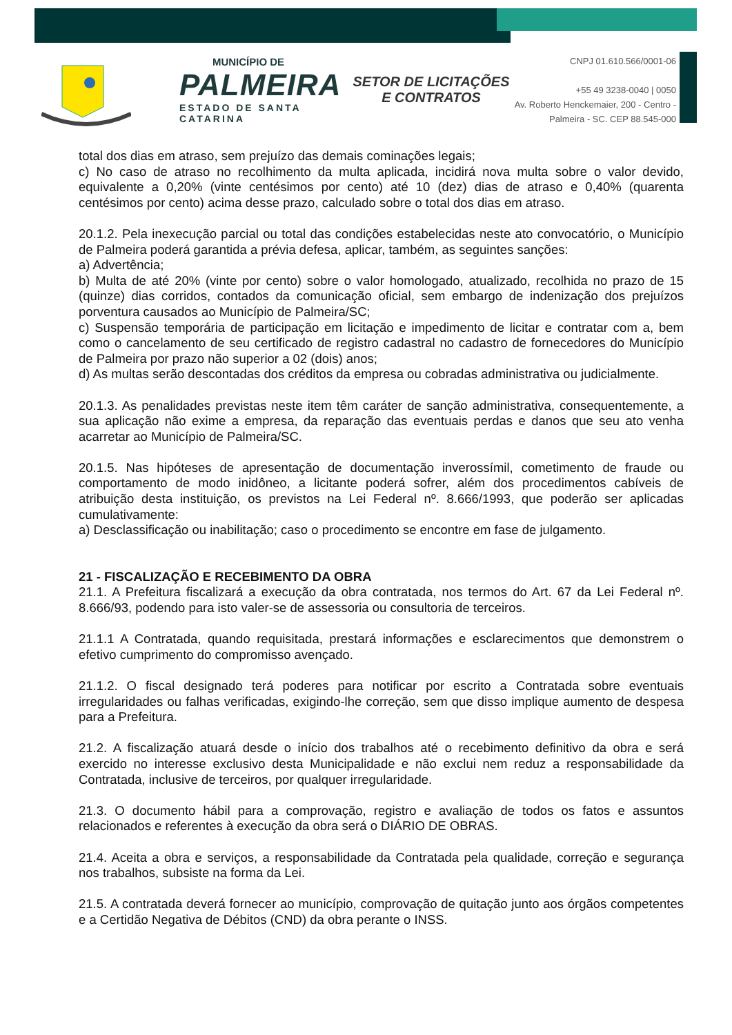MUNICÍPIO DE
PALMEIRA
ESTADO DE SANTA CATARINA
SETOR DE LICITAÇÕES E CONTRATOS
CNPJ 01.610.566/0001-06
+55 49 3238-0040 | 0050
Av. Roberto Henckemaier, 200 - Centro -
Palmeira - SC. CEP 88.545-000
total dos dias em atraso, sem prejuízo das demais cominações legais;
c) No caso de atraso no recolhimento da multa aplicada, incidirá nova multa sobre o valor devido, equivalente a 0,20% (vinte centésimos por cento) até 10 (dez) dias de atraso e 0,40% (quarenta centésimos por cento) acima desse prazo, calculado sobre o total dos dias em atraso.
20.1.2. Pela inexecução parcial ou total das condições estabelecidas neste ato convocatório, o Município de Palmeira poderá garantida a prévia defesa, aplicar, também, as seguintes sanções:
a) Advertência;
b) Multa de até 20% (vinte por cento) sobre o valor homologado, atualizado, recolhida no prazo de 15 (quinze) dias corridos, contados da comunicação oficial, sem embargo de indenização dos prejuízos porventura causados ao Município de Palmeira/SC;
c) Suspensão temporária de participação em licitação e impedimento de licitar e contratar com a, bem como o cancelamento de seu certificado de registro cadastral no cadastro de fornecedores do Município de Palmeira por prazo não superior a 02 (dois) anos;
d) As multas serão descontadas dos créditos da empresa ou cobradas administrativa ou judicialmente.
20.1.3. As penalidades previstas neste item têm caráter de sanção administrativa, consequentemente, a sua aplicação não exime a empresa, da reparação das eventuais perdas e danos que seu ato venha acarretar ao Município de Palmeira/SC.
20.1.5. Nas hipóteses de apresentação de documentação inverossímil, cometimento de fraude ou comportamento de modo inidôneo, a licitante poderá sofrer, além dos procedimentos cabíveis de atribuição desta instituição, os previstos na Lei Federal nº. 8.666/1993, que poderão ser aplicadas cumulativamente:
a) Desclassificação ou inabilitação; caso o procedimento se encontre em fase de julgamento.
21 - FISCALIZAÇÃO E RECEBIMENTO DA OBRA
21.1. A Prefeitura fiscalizará a execução da obra contratada, nos termos do Art. 67 da Lei Federal nº. 8.666/93, podendo para isto valer-se de assessoria ou consultoria de terceiros.
21.1.1 A Contratada, quando requisitada, prestará informações e esclarecimentos que demonstrem o efetivo cumprimento do compromisso avençado.
21.1.2. O fiscal designado terá poderes para notificar por escrito a Contratada sobre eventuais irregularidades ou falhas verificadas, exigindo-lhe correção, sem que disso implique aumento de despesa para a Prefeitura.
21.2. A fiscalização atuará desde o início dos trabalhos até o recebimento definitivo da obra e será exercido no interesse exclusivo desta Municipalidade e não exclui nem reduz a responsabilidade da Contratada, inclusive de terceiros, por qualquer irregularidade.
21.3. O documento hábil para a comprovação, registro e avaliação de todos os fatos e assuntos relacionados e referentes à execução da obra será o DIÁRIO DE OBRAS.
21.4. Aceita a obra e serviços, a responsabilidade da Contratada pela qualidade, correção e segurança nos trabalhos, subsiste na forma da Lei.
21.5. A contratada deverá fornecer ao município, comprovação de quitação junto aos órgãos competentes e a Certidão Negativa de Débitos (CND) da obra perante o INSS.